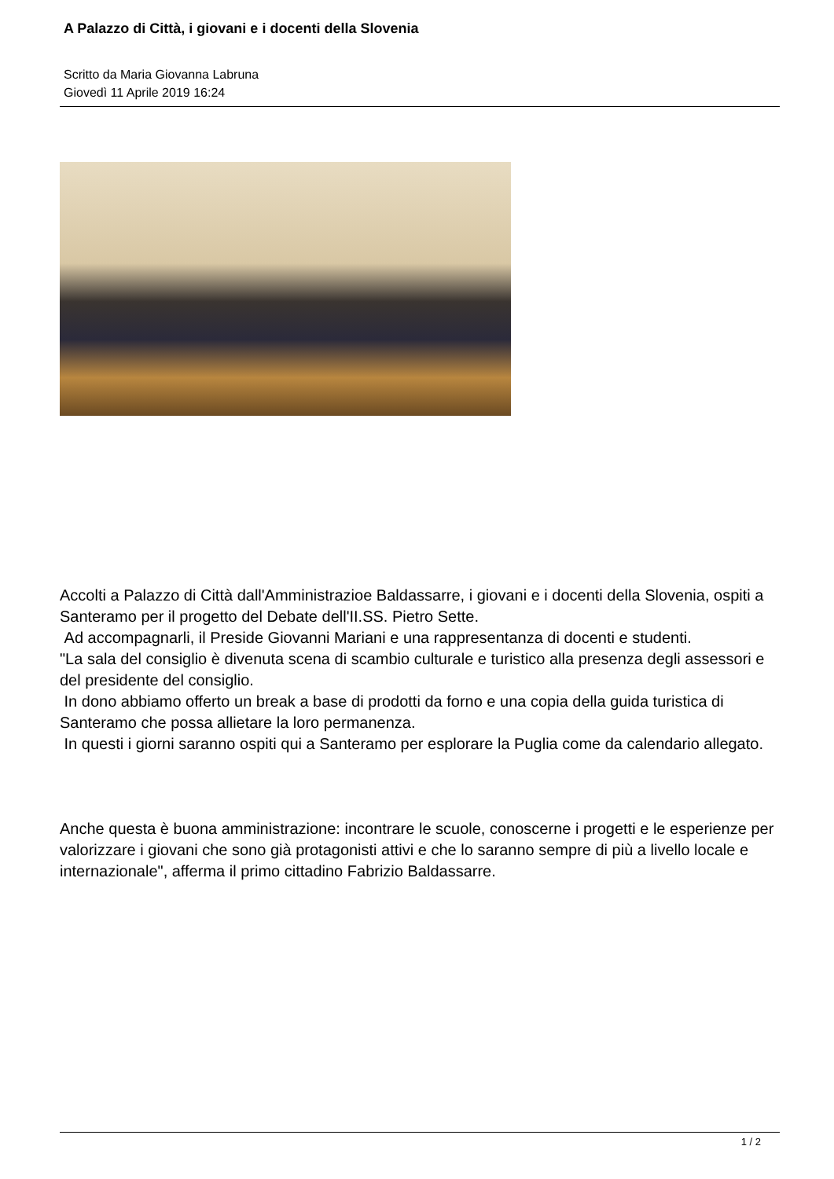A Palazzo di Città, i giovani e i docenti della Slovenia
Scritto da Maria Giovanna Labruna
Giovedì 11 Aprile 2019 16:24
Accolti a Palazzo di Città dall'Amministrazioe Baldassarre, i giovani e i docenti della Slovenia, ospiti a Santeramo per il progetto del Debate dell'II.SS. Pietro Sette.
Ad accompagnarli, il Preside Giovanni Mariani e una rappresentanza di docenti e studenti.
"La sala del consiglio è divenuta scena di scambio culturale e turistico alla presenza degli assessori e del presidente del consiglio.
In dono abbiamo offerto un break a base di prodotti da forno e una copia della guida turistica di Santeramo che possa allietare la loro permanenza.
In questi i giorni saranno ospiti qui a Santeramo per esplorare la Puglia come da calendario allegato.
Anche questa è buona amministrazione: incontrare le scuole, conoscerne i progetti e le esperienze per valorizzare i giovani che sono già protagonisti attivi e che lo saranno sempre di più a livello locale e internazionale", afferma il primo cittadino Fabrizio Baldassarre.
1 / 2